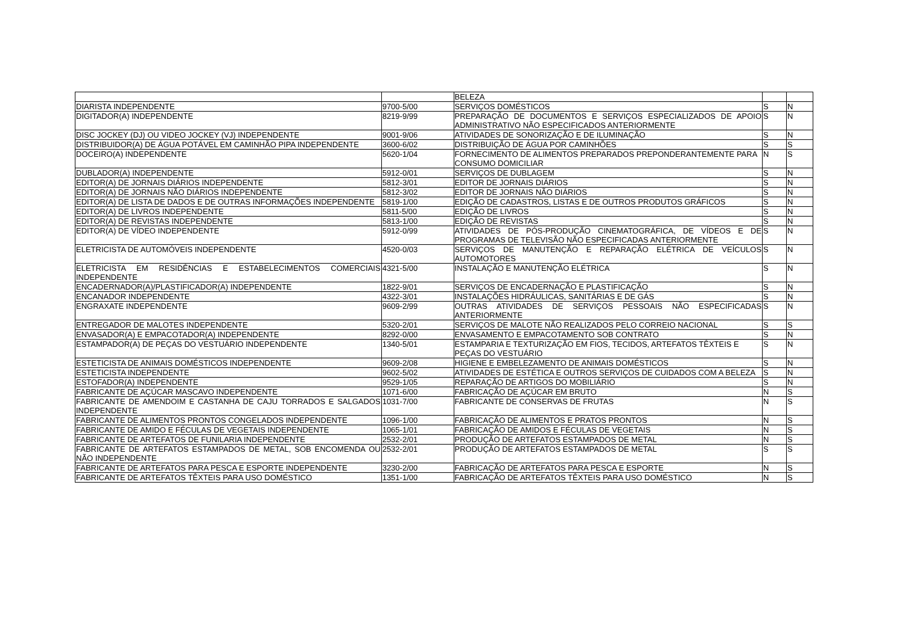| | | BELEZA | | |
| DIARISTA INDEPENDENTE | 9700-5/00 | SERVIÇOS DOMÉSTICOS | S | N |
| DIGITADOR(A) INDEPENDENTE | 8219-9/99 | PREPARAÇÃO DE DOCUMENTOS E SERVIÇOS ESPECIALIZADOS DE APOIO ADMINISTRATIVO NÃO ESPECIFICADOS ANTERIORMENTE | S | N |
| DISC JOCKEY (DJ) OU VIDEO JOCKEY (VJ) INDEPENDENTE | 9001-9/06 | ATIVIDADES DE SONORIZAÇÃO E DE ILUMINAÇÃO | S | N |
| DISTRIBUIDOR(A) DE ÁGUA POTÁVEL EM CAMINHÃO PIPA INDEPENDENTE | 3600-6/02 | DISTRIBUIÇÃO DE ÁGUA POR CAMINHÕES | S | S |
| DOCEIRO(A) INDEPENDENTE | 5620-1/04 | FORNECIMENTO DE ALIMENTOS PREPARADOS PREPONDERANTEMENTE PARA CONSUMO DOMICILIAR | N | S |
| DUBLADOR(A) INDEPENDENTE | 5912-0/01 | SERVIÇOS DE DUBLAGEM | S | N |
| EDITOR(A) DE JORNAIS DIÁRIOS INDEPENDENTE | 5812-3/01 | EDITOR DE JORNAIS DIÁRIOS | S | N |
| EDITOR(A) DE JORNAIS NÃO DIÁRIOS INDEPENDENTE | 5812-3/02 | EDITOR DE JORNAIS NÃO DIÁRIOS | S | N |
| EDITOR(A) DE LISTA DE DADOS E DE OUTRAS INFORMAÇÕES INDEPENDENTE | 5819-1/00 | EDIÇÃO DE CADASTROS, LISTAS E DE OUTROS PRODUTOS GRÁFICOS | S | N |
| EDITOR(A) DE LIVROS INDEPENDENTE | 5811-5/00 | EDIÇÃO DE LIVROS | S | N |
| EDITOR(A) DE REVISTAS INDEPENDENTE | 5813-1/00 | EDIÇÃO DE REVISTAS | S | N |
| EDITOR(A) DE VÍDEO INDEPENDENTE | 5912-0/99 | ATIVIDADES DE PÓS-PRODUÇÃO CINEMATOGRÁFICA, DE VÍDEOS E DE PROGRAMAS DE TELEVISÃO NÃO ESPECIFICADAS ANTERIORMENTE | S | N |
| ELETRICISTA DE AUTOMÓVEIS INDEPENDENTE | 4520-0/03 | SERVIÇOS DE MANUTENÇÃO E REPARAÇÃO ELÉTRICA DE VEÍCULOS AUTOMOTORES | S | N |
| ELETRICISTA EM RESIDÊNCIAS E ESTABELECIMENTOS COMERCIAIS INDEPENDENTE | 4321-5/00 | INSTALAÇÃO E MANUTENÇÃO ELÉTRICA | S | N |
| ENCADERNADOR(A)/PLASTIFICADOR(A) INDEPENDENTE | 1822-9/01 | SERVIÇOS DE ENCADERNAÇÃO E PLASTIFICAÇÃO | S | N |
| ENCANADOR INDEPENDENTE | 4322-3/01 | INSTALAÇÕES HIDRÁULICAS, SANITÁRIAS E DE GÁS | S | N |
| ENGRAXATE INDEPENDENTE | 9609-2/99 | OUTRAS ATIVIDADES DE SERVIÇOS PESSOAIS NÃO ESPECIFICADAS ANTERIORMENTE | S | N |
| ENTREGADOR DE MALOTES INDEPENDENTE | 5320-2/01 | SERVIÇOS DE MALOTE NÃO REALIZADOS PELO CORREIO NACIONAL | S | S |
| ENVASADOR(A) E EMPACOTADOR(A) INDEPENDENTE | 8292-0/00 | ENVASAMENTO E EMPACOTAMENTO SOB CONTRATO | S | N |
| ESTAMPADOR(A) DE PEÇAS DO VESTUÁRIO INDEPENDENTE | 1340-5/01 | ESTAMPARIA E TEXTURIZAÇÃO EM FIOS, TECIDOS, ARTEFATOS TÊXTEIS E PEÇAS DO VESTUÁRIO | S | N |
| ESTETICISTA DE ANIMAIS DOMÉSTICOS INDEPENDENTE | 9609-2/08 | HIGIENE E EMBELEZAMENTO DE ANIMAIS DOMÉSTICOS | S | N |
| ESTETICISTA INDEPENDENTE | 9602-5/02 | ATIVIDADES DE ESTÉTICA E OUTROS SERVIÇOS DE CUIDADOS COM A BELEZA | S | N |
| ESTOFADOR(A) INDEPENDENTE | 9529-1/05 | REPARAÇÃO DE ARTIGOS DO MOBILIÁRIO | S | N |
| FABRICANTE DE AÇÚCAR MASCAVO INDEPENDENTE | 1071-6/00 | FABRICAÇÃO DE AÇÚCAR EM BRUTO | N | S |
| FABRICANTE DE AMENDOIM E CASTANHA DE CAJU TORRADOS E SALGADOS INDEPENDENTE | 1031-7/00 | FABRICANTE DE CONSERVAS DE FRUTAS | N | S |
| FABRICANTE DE ALIMENTOS PRONTOS CONGELADOS INDEPENDENTE | 1096-1/00 | FABRICAÇÃO DE ALIMENTOS E PRATOS PRONTOS | N | S |
| FABRICANTE DE AMIDO E FÉCULAS DE VEGETAIS INDEPENDENTE | 1065-1/01 | FABRICAÇÃO DE AMIDOS E FÉCULAS DE VEGETAIS | N | S |
| FABRICANTE DE ARTEFATOS DE FUNILARIA INDEPENDENTE | 2532-2/01 | PRODUÇÃO DE ARTEFATOS ESTAMPADOS DE METAL | N | S |
| FABRICANTE DE ARTEFATOS ESTAMPADOS DE METAL, SOB ENCOMENDA OU NÃO INDEPENDENTE | 2532-2/01 | PRODUÇÃO DE ARTEFATOS ESTAMPADOS DE METAL | S | S |
| FABRICANTE DE ARTEFATOS PARA PESCA E ESPORTE INDEPENDENTE | 3230-2/00 | FABRICAÇÃO DE ARTEFATOS PARA PESCA E ESPORTE | N | S |
| FABRICANTE DE ARTEFATOS TÊXTEIS PARA USO DOMÉSTICO | 1351-1/00 | FABRICAÇÃO DE ARTEFATOS TÊXTEIS PARA USO DOMÉSTICO | N | S |